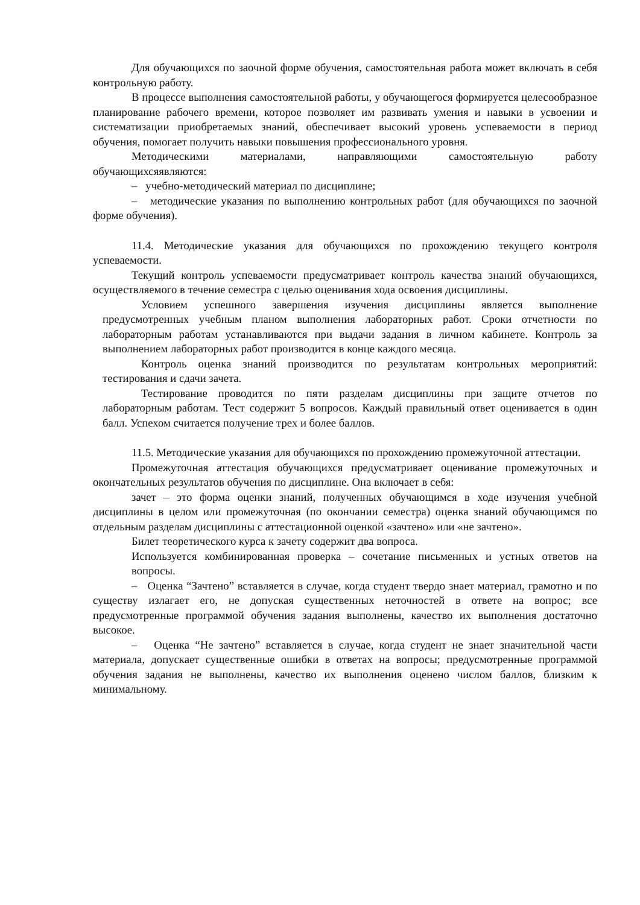Для обучающихся по заочной форме обучения, самостоятельная работа может включать в себя контрольную работу.
В процессе выполнения самостоятельной работы, у обучающегося формируется целесообразное планирование рабочего времени, которое позволяет им развивать умения и навыки в усвоении и систематизации приобретаемых знаний, обеспечивает высокий уровень успеваемости в период обучения, помогает получить навыки повышения профессионального уровня.
Методическими материалами, направляющими самостоятельную работу обучающихсяявляются:
– учебно-методический материал по дисциплине;
– методические указания по выполнению контрольных работ (для обучающихся по заочной форме обучения).
11.4. Методические указания для обучающихся по прохождению текущего контроля успеваемости.
Текущий контроль успеваемости предусматривает контроль качества знаний обучающихся, осуществляемого в течение семестра с целью оценивания хода освоения дисциплины.
Условием успешного завершения изучения дисциплины является выполнение предусмотренных учебным планом выполнения лабораторных работ. Сроки отчетности по лабораторным работам устанавливаются при выдачи задания в личном кабинете. Контроль за выполнением лабораторных работ производится в конце каждого месяца.
Контроль оценка знаний производится по результатам контрольных мероприятий: тестирования и сдачи зачета.
Тестирование проводится по пяти разделам дисциплины при защите отчетов по лабораторным работам. Тест содержит 5 вопросов. Каждый правильный ответ оценивается в один балл. Успехом считается получение трех и более баллов.
11.5. Методические указания для обучающихся по прохождению промежуточной аттестации.
Промежуточная аттестация обучающихся предусматривает оценивание промежуточных и окончательных результатов обучения по дисциплине. Она включает в себя:
зачет – это форма оценки знаний, полученных обучающимся в ходе изучения учебной дисциплины в целом или промежуточная (по окончании семестра) оценка знаний обучающимся по отдельным разделам дисциплины с аттестационной оценкой «зачтено» или «не зачтено».
Билет теоретического курса к зачету содержит два вопроса.
Используется комбинированная проверка – сочетание письменных и устных ответов на вопросы.
– Оценка “Зачтено” вставляется в случае, когда студент твердо знает материал, грамотно и по существу излагает его, не допуская существенных неточностей в ответе на вопрос; все предусмотренные программой обучения задания выполнены, качество их выполнения достаточно высокое.
– Оценка “Не зачтено” вставляется в случае, когда студент не знает значительной части материала, допускает существенные ошибки в ответах на вопросы; предусмотренные программой обучения задания не выполнены, качество их выполнения оценено числом баллов, близким к минимальному.